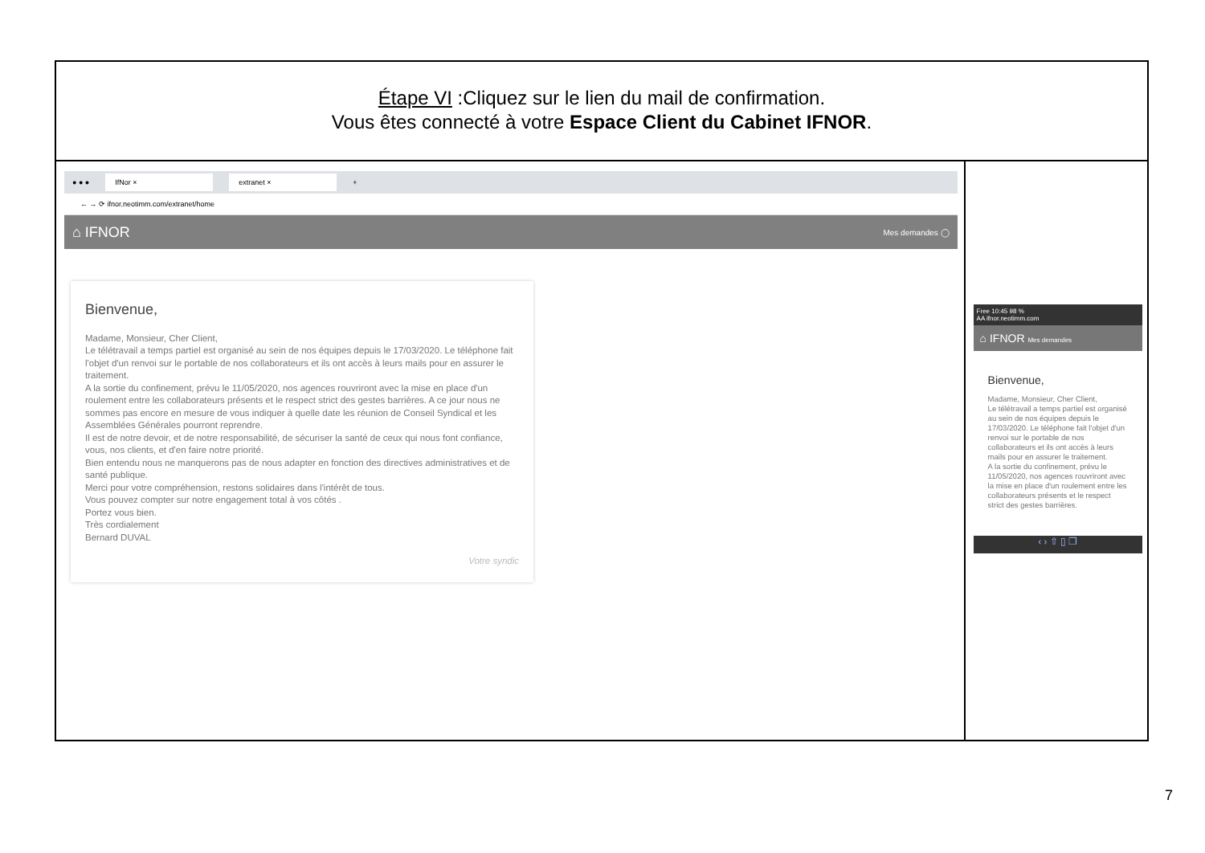| Étape VI :Cliquez sur le lien du mail de confirmation. Vous êtes connecté à votre Espace Client du Cabinet IFNOR . | |
| ● ● ● IfNor × extranet × + ← → ⟳ ifnor.neotimm.com/extranet/home ⌂ IFNOR Mes demandes ◯ Bienvenue, Madame, Monsieur, Cher Client, Le télétravail a temps partiel est organisé au sein de nos équipes depuis le 17/03/2020. Le téléphone fait l'objet d'un renvoi sur le portable de nos collaborateurs et ils ont accès à leurs mails pour en assurer le traitement. A la sortie du confinement, prévu le 11/05/2020, nos agences rouvriront avec la mise en place d'un roulement entre les collaborateurs présents et le respect strict des gestes barrières. A ce jour nous ne sommes pas encore en mesure de vous indiquer à quelle date les réunion de Conseil Syndical et les Assemblées Générales pourront reprendre. Il est de notre devoir, et de notre responsabilité, de sécuriser la santé de ceux qui nous font confiance, vous, nos clients, et d'en faire notre priorité. Bien entendu nous ne manquerons pas de nous adapter en fonction des directives administratives et de santé publique. Merci pour votre compréhension, restons solidaires dans l'intérêt de tous. Vous pouvez compter sur notre engagement total à vos côtés . Portez vous bien. Très cordialement Bernard DUVAL Votre syndic | Free 10:45 98 % AA ifnor.neotimm.com ⌂ IFNOR Mes demandes Bienvenue, Madame, Monsieur, Cher Client, Le télétravail a temps partiel est organisé au sein de nos équipes depuis le 17/03/2020. Le téléphone fait l'objet d'un renvoi sur le portable de nos collaborateurs et ils ont accès à leurs mails pour en assurer le traitement. A la sortie du confinement, prévu le 11/05/2020, nos agences rouvriront avec la mise en place d'un roulement entre les collaborateurs présents et le respect strict des gestes barrières. ‹ › ⇧ ▯ ❐ |
7